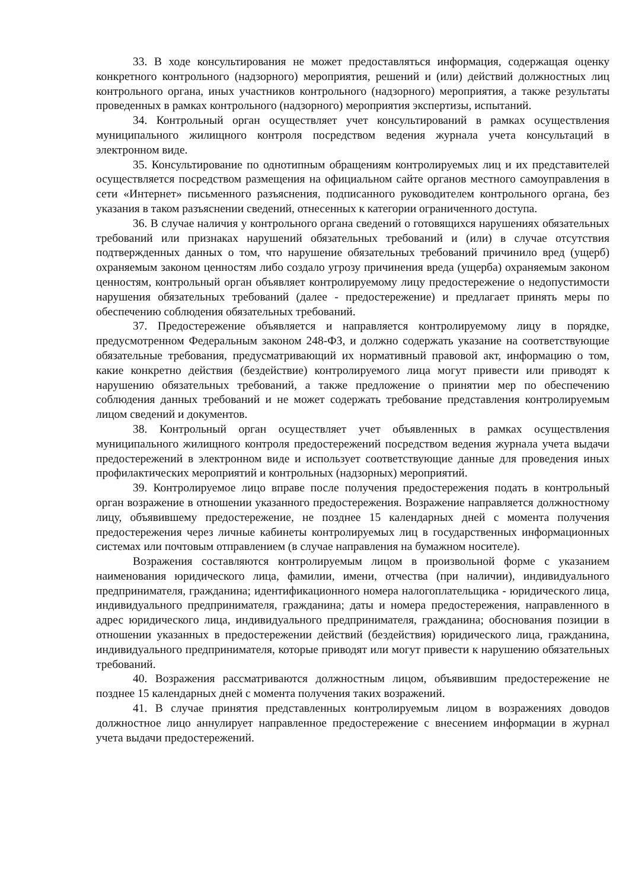33. В ходе консультирования не может предоставляться информация, содержащая оценку конкретного контрольного (надзорного) мероприятия, решений и (или) действий должностных лиц контрольного органа, иных участников контрольного (надзорного) мероприятия, а также результаты проведенных в рамках контрольного (надзорного) мероприятия экспертизы, испытаний.
34. Контрольный орган осуществляет учет консультирований в рамках осуществления муниципального жилищного контроля посредством ведения журнала учета консультаций в электронном виде.
35. Консультирование по однотипным обращениям контролируемых лиц и их представителей осуществляется посредством размещения на официальном сайте органов местного самоуправления в сети «Интернет» письменного разъяснения, подписанного руководителем контрольного органа, без указания в таком разъяснении сведений, отнесенных к категории ограниченного доступа.
36. В случае наличия у контрольного органа сведений о готовящихся нарушениях обязательных требований или признаках нарушений обязательных требований и (или) в случае отсутствия подтвержденных данных о том, что нарушение обязательных требований причинило вред (ущерб) охраняемым законом ценностям либо создало угрозу причинения вреда (ущерба) охраняемым законом ценностям, контрольный орган объявляет контролируемому лицу предостережение о недопустимости нарушения обязательных требований (далее - предостережение) и предлагает принять меры по обеспечению соблюдения обязательных требований.
37. Предостережение объявляется и направляется контролируемому лицу в порядке, предусмотренном Федеральным законом 248-ФЗ, и должно содержать указание на соответствующие обязательные требования, предусматривающий их нормативный правовой акт, информацию о том, какие конкретно действия (бездействие) контролируемого лица могут привести или приводят к нарушению обязательных требований, а также предложение о принятии мер по обеспечению соблюдения данных требований и не может содержать требование представления контролируемым лицом сведений и документов.
38. Контрольный орган осуществляет учет объявленных в рамках осуществления муниципального жилищного контроля предостережений посредством ведения журнала учета выдачи предостережений в электронном виде и использует соответствующие данные для проведения иных профилактических мероприятий и контрольных (надзорных) мероприятий.
39. Контролируемое лицо вправе после получения предостережения подать в контрольный орган возражение в отношении указанного предостережения. Возражение направляется должностному лицу, объявившему предостережение, не позднее 15 календарных дней с момента получения предостережения через личные кабинеты контролируемых лиц в государственных информационных системах или почтовым отправлением (в случае направления на бумажном носителе).
Возражения составляются контролируемым лицом в произвольной форме с указанием наименования юридического лица, фамилии, имени, отчества (при наличии), индивидуального предпринимателя, гражданина; идентификационного номера налогоплательщика - юридического лица, индивидуального предпринимателя, гражданина; даты и номера предостережения, направленного в адрес юридического лица, индивидуального предпринимателя, гражданина; обоснования позиции в отношении указанных в предостережении действий (бездействия) юридического лица, гражданина, индивидуального предпринимателя, которые приводят или могут привести к нарушению обязательных требований.
40. Возражения рассматриваются должностным лицом, объявившим предостережение не позднее 15 календарных дней с момента получения таких возражений.
41. В случае принятия представленных контролируемым лицом в возражениях доводов должностное лицо аннулирует направленное предостережение с внесением информации в журнал учета выдачи предостережений.